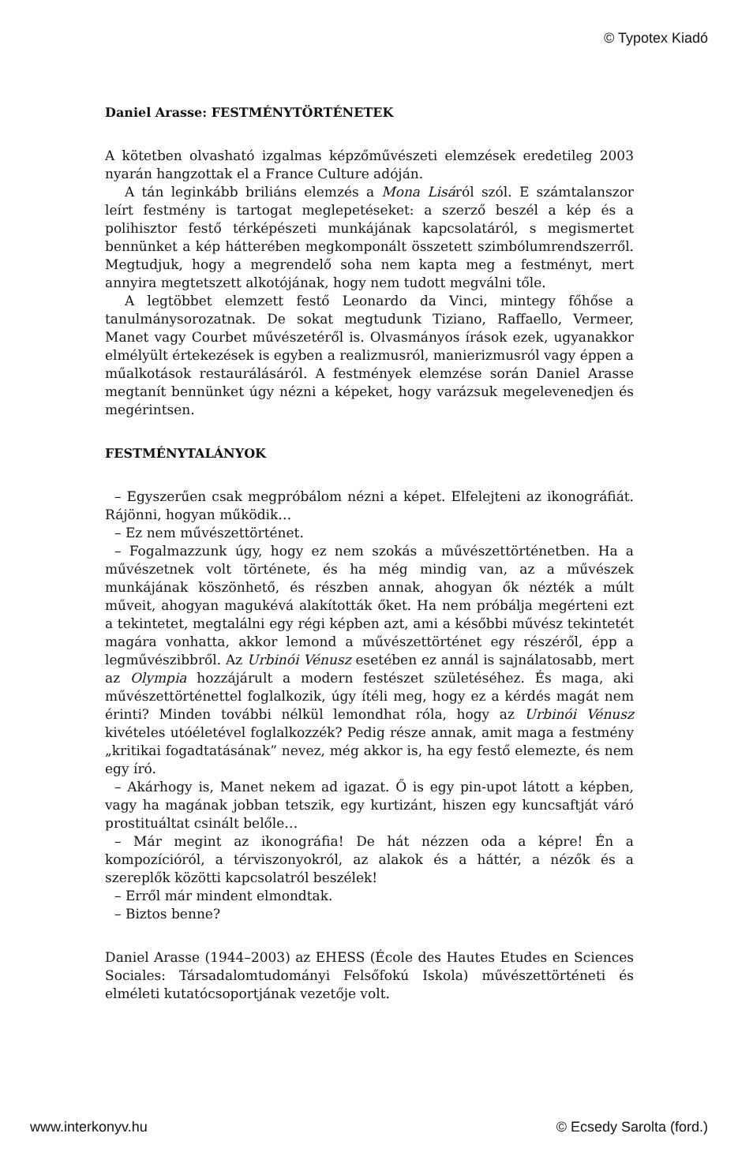© Typotex Kiadó
Daniel Arasse: FESTMÉNYTÖRTÉNETEK
A kötetben olvasható izgalmas képzőművészeti elemzések eredetileg 2003 nyarán hangzottak el a France Culture adóján.
A tán leginkább briliáns elemzés a Mona Lisáról szól. E számtalanszor leírt festmény is tartogat meglepetéseket: a szerző beszél a kép és a polihisztor festő térképészeti munkájának kapcsolatáról, s megismertet bennünket a kép hátterében megkomponált összetett szimbólumrendszerről. Megtudjuk, hogy a megrendelő soha nem kapta meg a festményt, mert annyira megtetszett alkotójának, hogy nem tudott megválni tőle.
A legtöbbet elemzett festő Leonardo da Vinci, mintegy főhőse a tanulmánysorozatnak. De sokat megtudunk Tiziano, Raffaello, Vermeer, Manet vagy Courbet művészetéről is. Olvasmányos írások ezek, ugyanakkor elmélyült értekezések is egyben a realizmusról, manierizmusról vagy éppen a műalkotások restaurálásáról. A festmények elemzése során Daniel Arasse megtanít bennünket úgy nézni a képeket, hogy varázsuk megelevenedjen és megérintsen.
FESTMÉNYTALÁNYOK
– Egyszerűen csak megpróbálom nézni a képet. Elfelejteni az ikonográfiát. Rájönni, hogyan működik…
– Ez nem művészettörténet.
– Fogalmazzunk úgy, hogy ez nem szokás a művészettörténetben. Ha a művészetnek volt története, és ha még mindig van, az a művészek munkájának köszönhető, és részben annak, ahogyan ők nézték a múlt műveit, ahogyan magukévá alakították őket. Ha nem próbálja megérteni ezt a tekintetet, megtalálni egy régi képben azt, ami a későbbi művész tekintetét magára vonhatta, akkor lemond a művészettörténet egy részéről, épp a legművészibbről. Az Urbinói Vénusz esetében ez annál is sajnálatosabb, mert az Olympia hozzájárult a modern festészet születéséhez. És maga, aki művészettörténettel foglalkozik, úgy ítéli meg, hogy ez a kérdés magát nem érinti? Minden további nélkül lemondhat róla, hogy az Urbinói Vénusz kivételes utóéletével foglalkozzék? Pedig része annak, amit maga a festmény „kritikai fogadtatásának” nevez, még akkor is, ha egy festő elemezte, és nem egy író.
– Akárhogy is, Manet nekem ad igazat. Ő is egy pin-upot látott a képben, vagy ha magának jobban tetszik, egy kurtizánt, hiszen egy kuncsaftját váró prostituáltat csinált belőle…
– Már megint az ikonográfia! De hát nézzen oda a képre! Én a kompozícióról, a térviszonyokról, az alakok és a háttér, a nézők és a szereplők közötti kapcsolatról beszélek!
– Erről már mindent elmondtak.
– Biztos benne?
Daniel Arasse (1944–2003) az EHESS (École des Hautes Etudes en Sciences Sociales: Társadalomtudományi Felsőfokú Iskola) művészettörténeti és elméleti kutatócsoportjának vezetője volt.
www.interkonyv.hu © Ecsedy Sarolta (ford.)